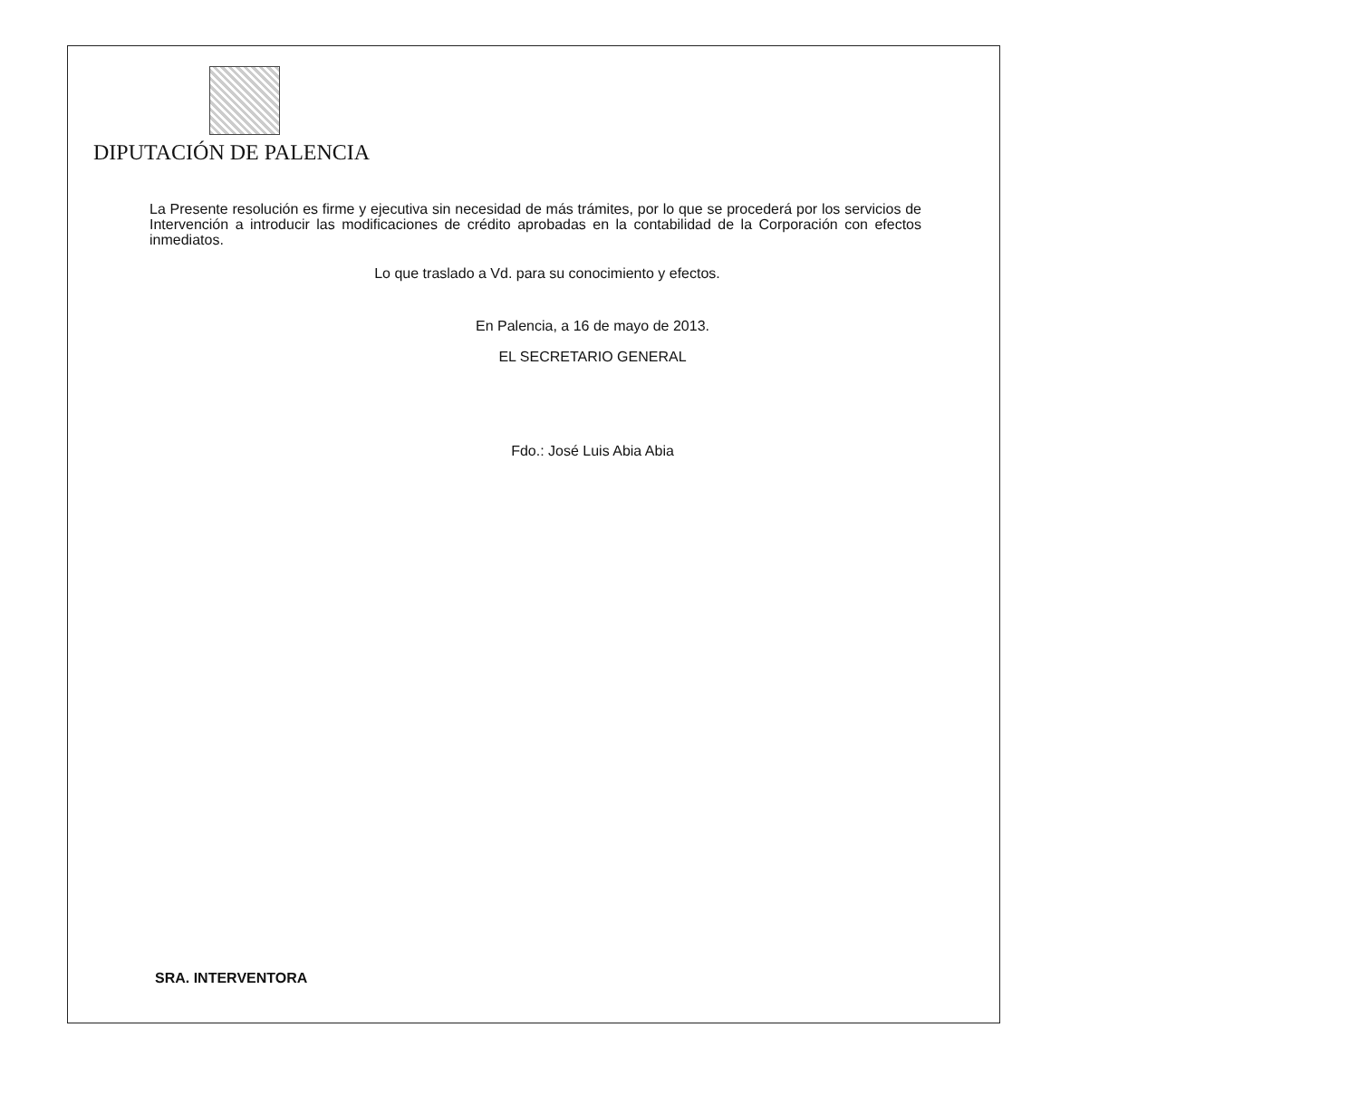DIPUTACIÓN DE PALENCIA
La Presente resolución es firme y ejecutiva sin necesidad de más trámites, por lo que se procederá por los servicios de Intervención a introducir las modificaciones de crédito aprobadas en la contabilidad de la Corporación con efectos inmediatos.
Lo que traslado a Vd. para su conocimiento y efectos.
En Palencia, a 16 de mayo de 2013.
EL SECRETARIO GENERAL
Fdo.: José Luis Abia Abia
SRA. INTERVENTORA